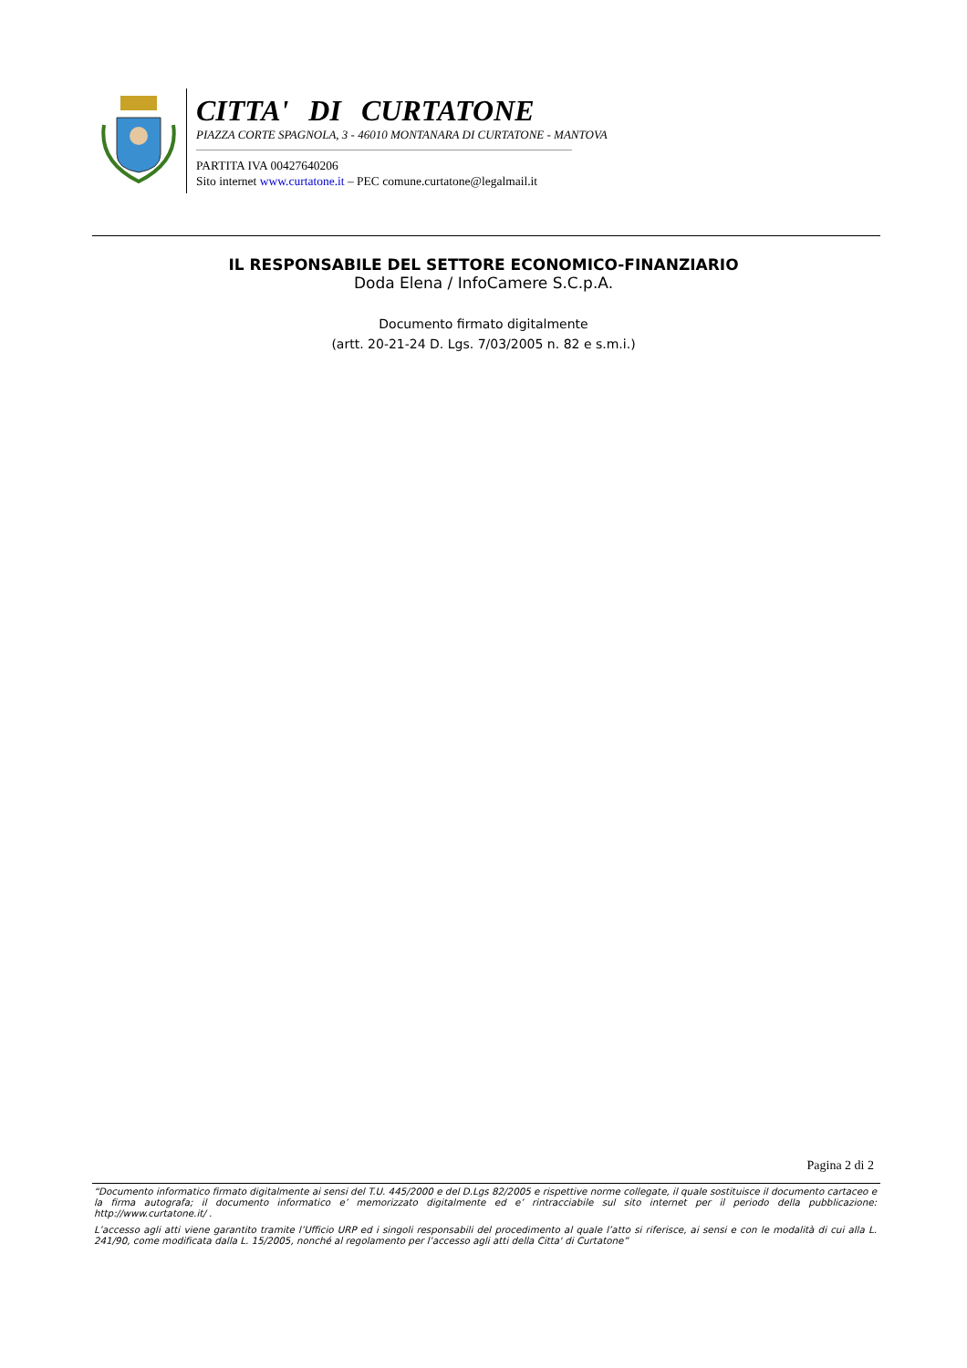CITTA' DI CURTATONE
PIAZZA CORTE SPAGNOLA, 3 - 46010 MONTANARA DI CURTATONE - MANTOVA
PARTITA IVA 00427640206
Sito internet www.curtatone.it – PEC comune.curtatone@legalmail.it
IL RESPONSABILE DEL SETTORE ECONOMICO-FINANZIARIO
Doda Elena / InfoCamere S.C.p.A.
Documento firmato digitalmente
(artt. 20-21-24 D. Lgs. 7/03/2005 n. 82 e s.m.i.)
Pagina 2 di 2
“Documento informatico firmato digitalmente ai sensi del T.U. 445/2000 e del D.Lgs 82/2005 e rispettive norme collegate, il quale sostituisce il documento cartaceo e la firma autografa; il documento informatico e’ memorizzato digitalmente ed e’ rintracciabile sul sito internet per il periodo della pubblicazione: http://www.curtatone.it/ .
L’accesso agli atti viene garantito tramite l’Ufficio URP ed i singoli responsabili del procedimento al quale l’atto si riferisce, ai sensi e con le modalità di cui alla L. 241/90, come modificata dalla L. 15/2005, nonché al regolamento per l’accesso agli atti della Citta' di Curtatone”